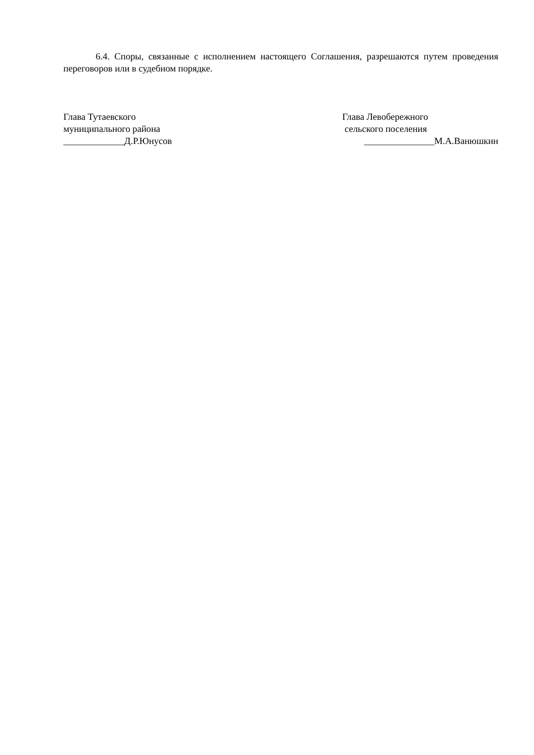6.4. Споры, связанные с исполнением настоящего Соглашения, разрешаются путем проведения переговоров или в судебном порядке.
Глава Тутаевского
муниципального района
_____________Д.Р.Юнусов
Глава Левобережного
сельского поселения
_______________М.А.Ванюшкин